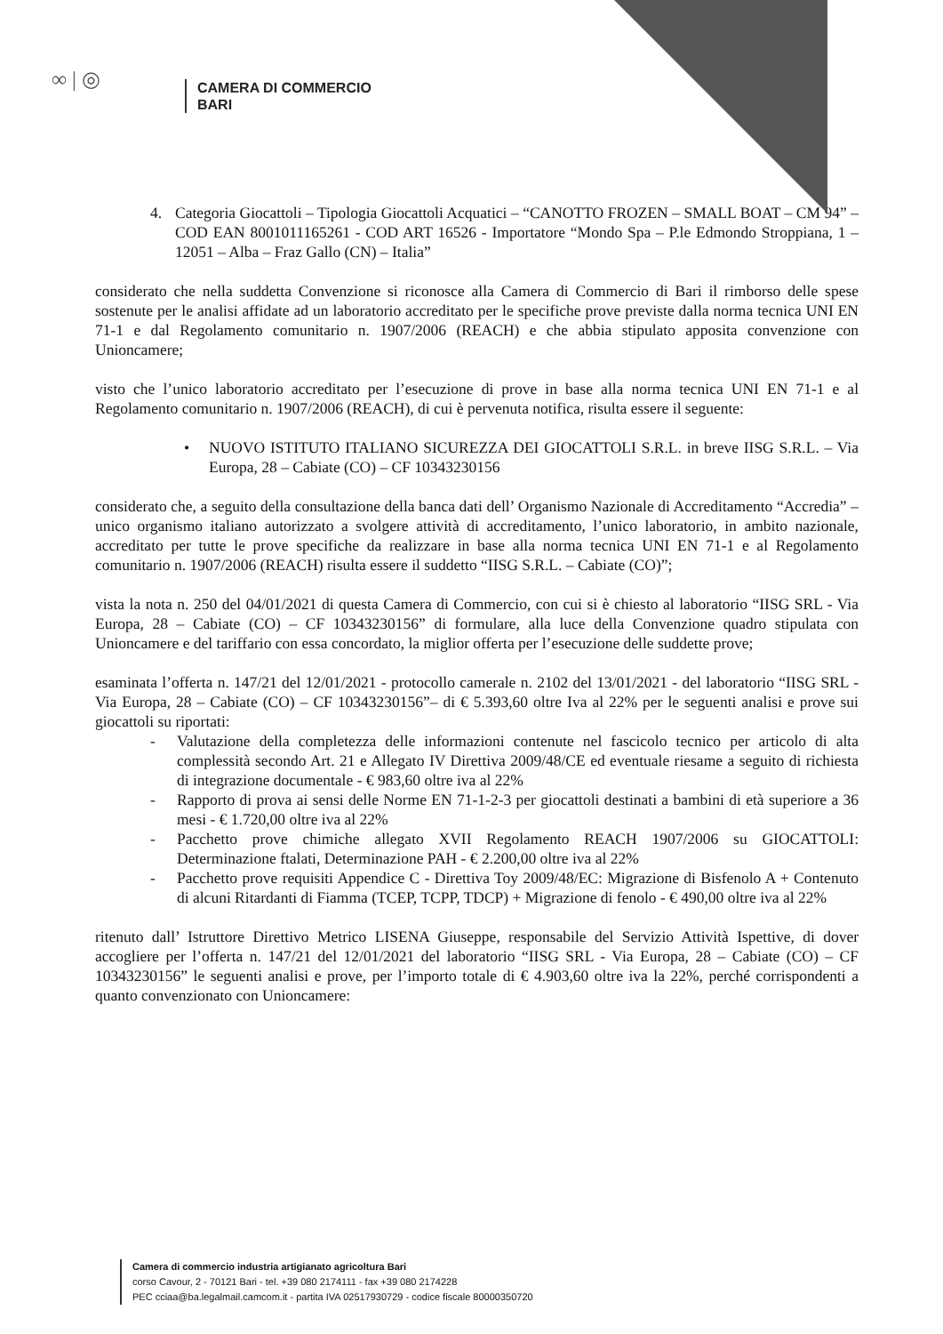∞ | ◎
CAMERA DI COMMERCIO
BARI
4. Categoria Giocattoli – Tipologia Giocattoli Acquatici – “CANOTTO FROZEN – SMALL BOAT – CM 94” – COD EAN 8001011165261 - COD ART 16526 - Importatore “Mondo Spa – P.le Edmondo Stroppiana, 1 – 12051 – Alba – Fraz Gallo (CN) – Italia”
considerato che nella suddetta Convenzione si riconosce alla Camera di Commercio di Bari il rimborso delle spese sostenute per le analisi affidate ad un laboratorio accreditato per le specifiche prove previste dalla norma tecnica UNI EN 71-1 e dal Regolamento comunitario n. 1907/2006 (REACH) e che abbia stipulato apposita convenzione con Unioncamere;
visto che l’unico laboratorio accreditato per l’esecuzione di prove in base alla norma tecnica UNI EN 71-1 e al Regolamento comunitario n. 1907/2006 (REACH), di cui è pervenuta notifica, risulta essere il seguente:
• NUOVO ISTITUTO ITALIANO SICUREZZA DEI GIOCATTOLI S.R.L. in breve IISG S.R.L. – Via Europa, 28 – Cabiate (CO) – CF 10343230156
considerato che, a seguito della consultazione della banca dati dell’ Organismo Nazionale di Accreditamento “Accredia” – unico organismo italiano autorizzato a svolgere attività di accreditamento, l’unico laboratorio, in ambito nazionale, accreditato per tutte le prove specifiche da realizzare in base alla norma tecnica UNI EN 71-1 e al Regolamento comunitario n. 1907/2006 (REACH) risulta essere il suddetto “IISG S.R.L. – Cabiate (CO)”;
vista la nota n. 250 del 04/01/2021 di questa Camera di Commercio, con cui si è chiesto al laboratorio “IISG SRL - Via Europa, 28 – Cabiate (CO) – CF 10343230156” di formulare, alla luce della Convenzione quadro stipulata con Unioncamere e del tariffario con essa concordato, la miglior offerta per l’esecuzione delle suddette prove;
esaminata l’offerta n. 147/21 del 12/01/2021 - protocollo camerale n. 2102 del 13/01/2021 - del laboratorio “IISG SRL - Via Europa, 28 – Cabiate (CO) – CF 10343230156”– di € 5.393,60 oltre Iva al 22% per le seguenti analisi e prove sui giocattoli su riportati:
- Valutazione della completezza delle informazioni contenute nel fascicolo tecnico per articolo di alta complessità secondo Art. 21 e Allegato IV Direttiva 2009/48/CE ed eventuale riesame a seguito di richiesta di integrazione documentale - € 983,60 oltre iva al 22%
- Rapporto di prova ai sensi delle Norme EN 71-1-2-3 per giocattoli destinati a bambini di età superiore a 36 mesi - € 1.720,00 oltre iva al 22%
- Pacchetto prove chimiche allegato XVII Regolamento REACH 1907/2006 su GIOCATTOLI: Determinazione ftalati, Determinazione PAH - € 2.200,00 oltre iva al 22%
- Pacchetto prove requisiti Appendice C - Direttiva Toy 2009/48/EC: Migrazione di Bisfenolo A + Contenuto di alcuni Ritardanti di Fiamma (TCEP, TCPP, TDCP) + Migrazione di fenolo - € 490,00 oltre iva al 22%
ritenuto dall’ Istruttore Direttivo Metrico LISENA Giuseppe, responsabile del Servizio Attività Ispettive, di dover accogliere per l’offerta n. 147/21 del 12/01/2021 del laboratorio “IISG SRL - Via Europa, 28 – Cabiate (CO) – CF 10343230156” le seguenti analisi e prove, per l’importo totale di € 4.903,60 oltre iva la 22%, perché corrispondenti a quanto convenzionato con Unioncamere:
Camera di commercio industria artigianato agricoltura Bari
corso Cavour, 2 - 70121 Bari - tel. +39 080 2174111 - fax +39 080 2174228
PEC cciaa@ba.legalmail.camcom.it - partita IVA 02517930729 - codice fiscale 80000350720